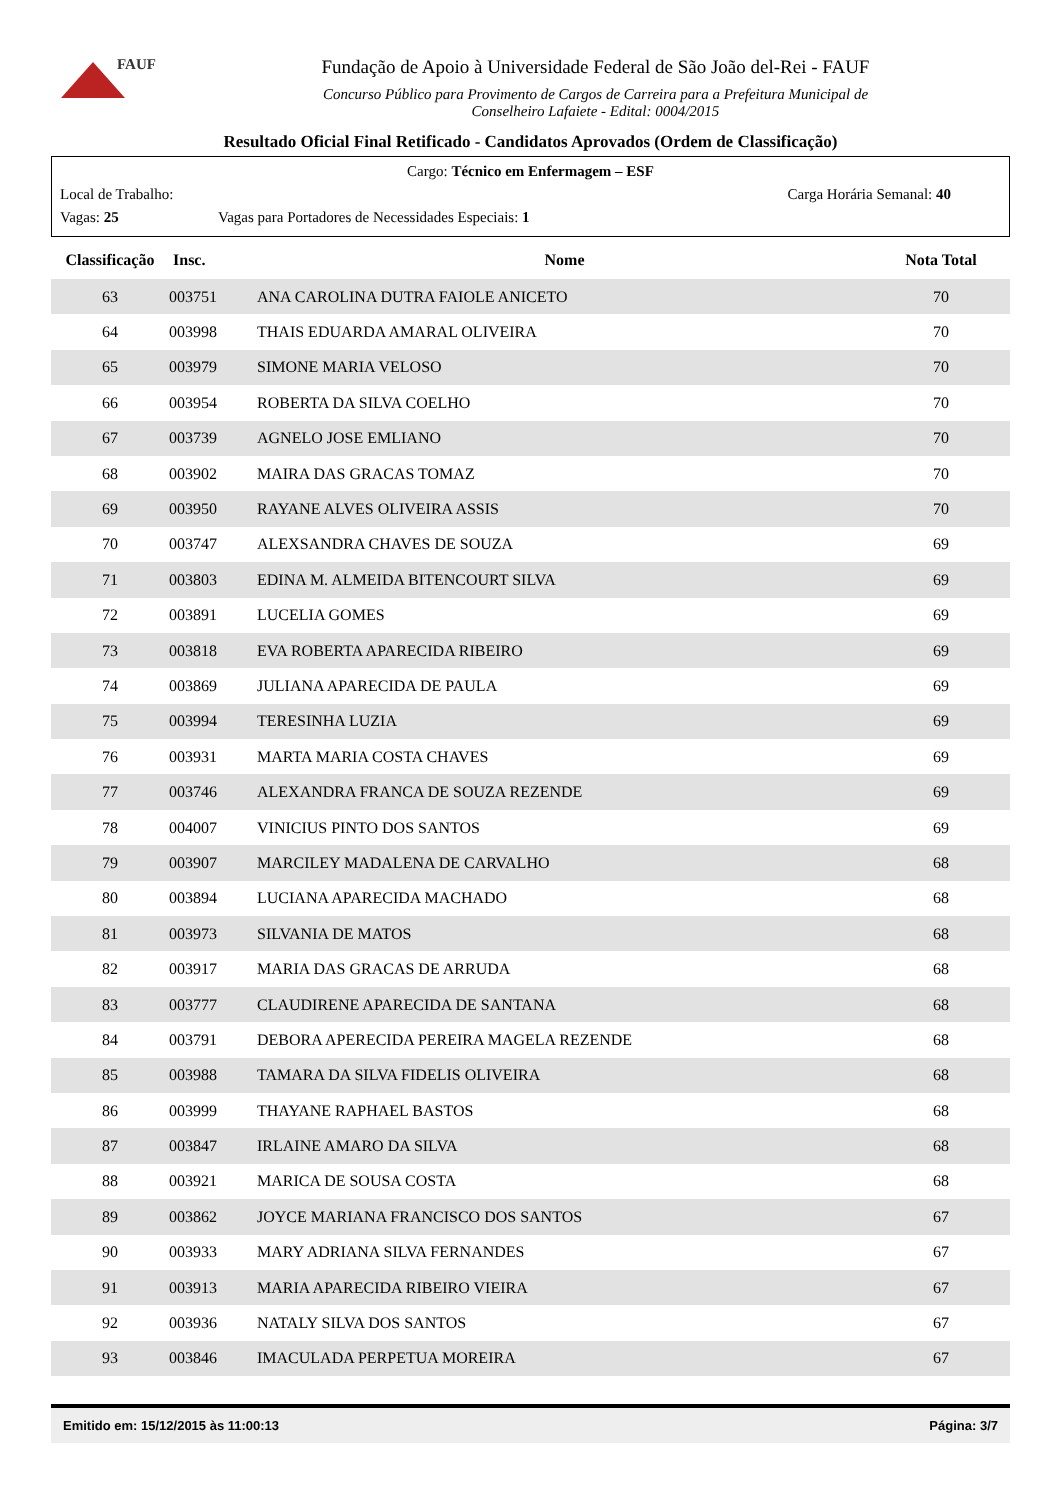FAUF
Fundação de Apoio à Universidade Federal de São João del-Rei - FAUF
Concurso Público para Provimento de Cargos de Carreira para a Prefeitura Municipal de
Conselheiro Lafaiete - Edital: 0004/2015
Resultado Oficial Final Retificado - Candidatos Aprovados (Ordem de Classificação)
Cargo: Técnico em Enfermagem – ESF
Local de Trabalho: Carga Horária Semanal: 40
Vagas: 25 Vagas para Portadores de Necessidades Especiais: 1
| Classificação | Insc. | Nome | Nota Total |
| --- | --- | --- | --- |
| 63 | 003751 | ANA CAROLINA DUTRA FAIOLE ANICETO | 70 |
| 64 | 003998 | THAIS EDUARDA AMARAL OLIVEIRA | 70 |
| 65 | 003979 | SIMONE MARIA VELOSO | 70 |
| 66 | 003954 | ROBERTA DA SILVA COELHO | 70 |
| 67 | 003739 | AGNELO JOSE EMLIANO | 70 |
| 68 | 003902 | MAIRA DAS GRACAS TOMAZ | 70 |
| 69 | 003950 | RAYANE ALVES OLIVEIRA ASSIS | 70 |
| 70 | 003747 | ALEXSANDRA CHAVES DE SOUZA | 69 |
| 71 | 003803 | EDINA M. ALMEIDA BITENCOURT SILVA | 69 |
| 72 | 003891 | LUCELIA GOMES | 69 |
| 73 | 003818 | EVA ROBERTA APARECIDA RIBEIRO | 69 |
| 74 | 003869 | JULIANA APARECIDA DE PAULA | 69 |
| 75 | 003994 | TERESINHA LUZIA | 69 |
| 76 | 003931 | MARTA MARIA COSTA CHAVES | 69 |
| 77 | 003746 | ALEXANDRA FRANCA DE SOUZA REZENDE | 69 |
| 78 | 004007 | VINICIUS PINTO DOS SANTOS | 69 |
| 79 | 003907 | MARCILEY MADALENA DE CARVALHO | 68 |
| 80 | 003894 | LUCIANA APARECIDA MACHADO | 68 |
| 81 | 003973 | SILVANIA DE MATOS | 68 |
| 82 | 003917 | MARIA DAS GRACAS DE ARRUDA | 68 |
| 83 | 003777 | CLAUDIRENE APARECIDA DE SANTANA | 68 |
| 84 | 003791 | DEBORA APERECIDA PEREIRA MAGELA REZENDE | 68 |
| 85 | 003988 | TAMARA DA SILVA FIDELIS OLIVEIRA | 68 |
| 86 | 003999 | THAYANE RAPHAEL BASTOS | 68 |
| 87 | 003847 | IRLAINE AMARO DA SILVA | 68 |
| 88 | 003921 | MARICA DE SOUSA COSTA | 68 |
| 89 | 003862 | JOYCE MARIANA FRANCISCO DOS SANTOS | 67 |
| 90 | 003933 | MARY ADRIANA SILVA FERNANDES | 67 |
| 91 | 003913 | MARIA APARECIDA RIBEIRO VIEIRA | 67 |
| 92 | 003936 | NATALY SILVA DOS SANTOS | 67 |
| 93 | 003846 | IMACULADA PERPETUA MOREIRA | 67 |
Emitido em: 15/12/2015 às 11:00:13 Página: 3/7